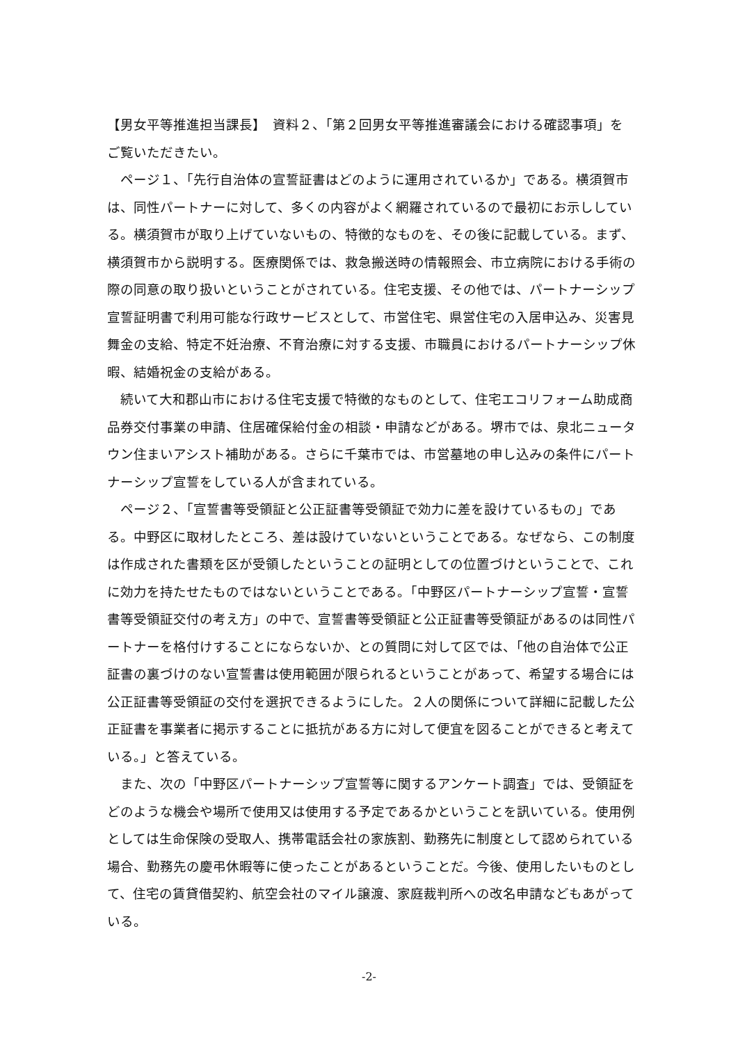【男女平等推進担当課長】　資料２、「第２回男女平等推進審議会における確認事項」をご覧いただきたい。
ページ１、「先行自治体の宣誓証書はどのように運用されているか」である。横須賀市は、同性パートナーに対して、多くの内容がよく網羅されているので最初にお示ししている。横須賀市が取り上げていないもの、特徴的なものを、その後に記載している。まず、横須賀市から説明する。医療関係では、救急搬送時の情報照会、市立病院における手術の際の同意の取り扱いということがされている。住宅支援、その他では、パートナーシップ宣誓証明書で利用可能な行政サービスとして、市営住宅、県営住宅の入居申込み、災害見舞金の支給、特定不妊治療、不育治療に対する支援、市職員におけるパートナーシップ休暇、結婚祝金の支給がある。
続いて大和郡山市における住宅支援で特徴的なものとして、住宅エコリフォーム助成商品券交付事業の申請、住居確保給付金の相談・申請などがある。堺市では、泉北ニュータウン住まいアシスト補助がある。さらに千葉市では、市営墓地の申し込みの条件にパートナーシップ宣誓をしている人が含まれている。
ページ２、「宣誓書等受領証と公正証書等受領証で効力に差を設けているもの」である。中野区に取材したところ、差は設けていないということである。なぜなら、この制度は作成された書類を区が受領したということの証明としての位置づけということで、これに効力を持たせたものではないということである。「中野区パートナーシップ宣誓・宣誓書等受領証交付の考え方」の中で、宣誓書等受領証と公正証書等受領証があるのは同性パートナーを格付けすることにならないか、との質問に対して区では、「他の自治体で公正証書の裏づけのない宣誓書は使用範囲が限られるということがあって、希望する場合には公正証書等受領証の交付を選択できるようにした。２人の関係について詳細に記載した公正証書を事業者に掲示することに抵抗がある方に対して便宜を図ることができると考えている。」と答えている。
また、次の「中野区パートナーシップ宣誓等に関するアンケート調査」では、受領証をどのような機会や場所で使用又は使用する予定であるかということを訊いている。使用例としては生命保険の受取人、携帯電話会社の家族割、勤務先に制度として認められている場合、勤務先の慶弔休暇等に使ったことがあるということだ。今後、使用したいものとして、住宅の賃貸借契約、航空会社のマイル譲渡、家庭裁判所への改名申請などもあがっている。
-2-